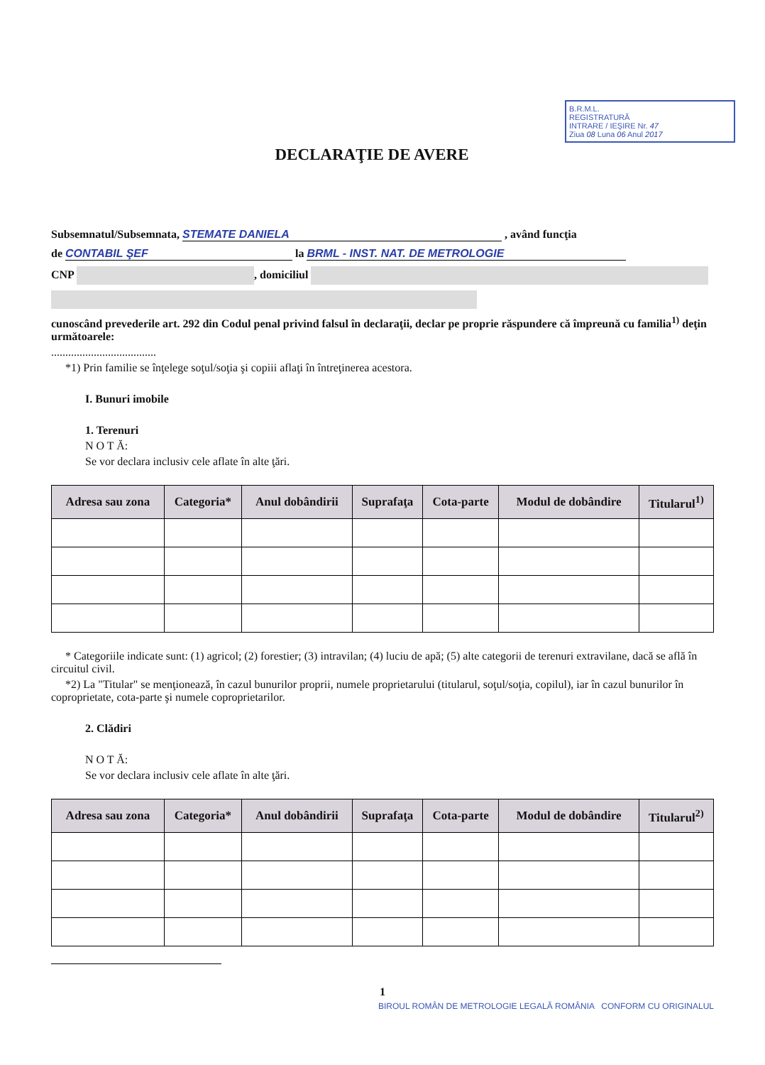DECLARAŢIE DE AVERE
B.R.M.L.
REGISTRATURĂ
INTRARE / IEŞIRE Nr. 47
Ziua 08 Luna 06 Anul 2017
Subsemnatul/Subsemnata, STEMATE DANIELA , având funcţia
de CONTABIL ŞEF la BRML - INST. NAT. DE METROLOGIE
CNP , domiciliul
cunoscând prevederile art. 292 din Codul penal privind falsul în declaraţii, declar pe proprie răspundere că împreună cu familia<sup>1)</sup> deţin următoarele:
.....................................
*1) Prin familie se înţelege soţul/soţia şi copiii aflaţi în întreţinerea acestora.
I. Bunuri imobile
1. Terenuri
N O T Ă:
Se vor declara inclusiv cele aflate în alte ţări.
| Adresa sau zona | Categoria* | Anul dobândirii | Suprafaţa | Cota-parte | Modul de dobândire | Titularul<sup>1)</sup> |
| --- | --- | --- | --- | --- | --- | --- |
* Categoriile indicate sunt: (1) agricol; (2) forestier; (3) intravilan; (4) luciu de apă; (5) alte categorii de terenuri extravilane, dacă se află în circuitul civil.
*2) La "Titular" se menţionează, în cazul bunurilor proprii, numele proprietarului (titularul, soţul/soţia, copilul), iar în cazul bunurilor în coproprietate, cota-parte şi numele coproprietarilor.
2. Clădiri
N O T Ă:
Se vor declara inclusiv cele aflate în alte ţări.
| Adresa sau zona | Categoria* | Anul dobândirii | Suprafaţa | Cota-parte | Modul de dobândire | Titularul<sup>2)</sup> |
| --- | --- | --- | --- | --- | --- | --- |
1
BIROUL ROMÂN DE METROLOGIE LEGALĂ ROMÂNIA CONFORM CU ORIGINALUL